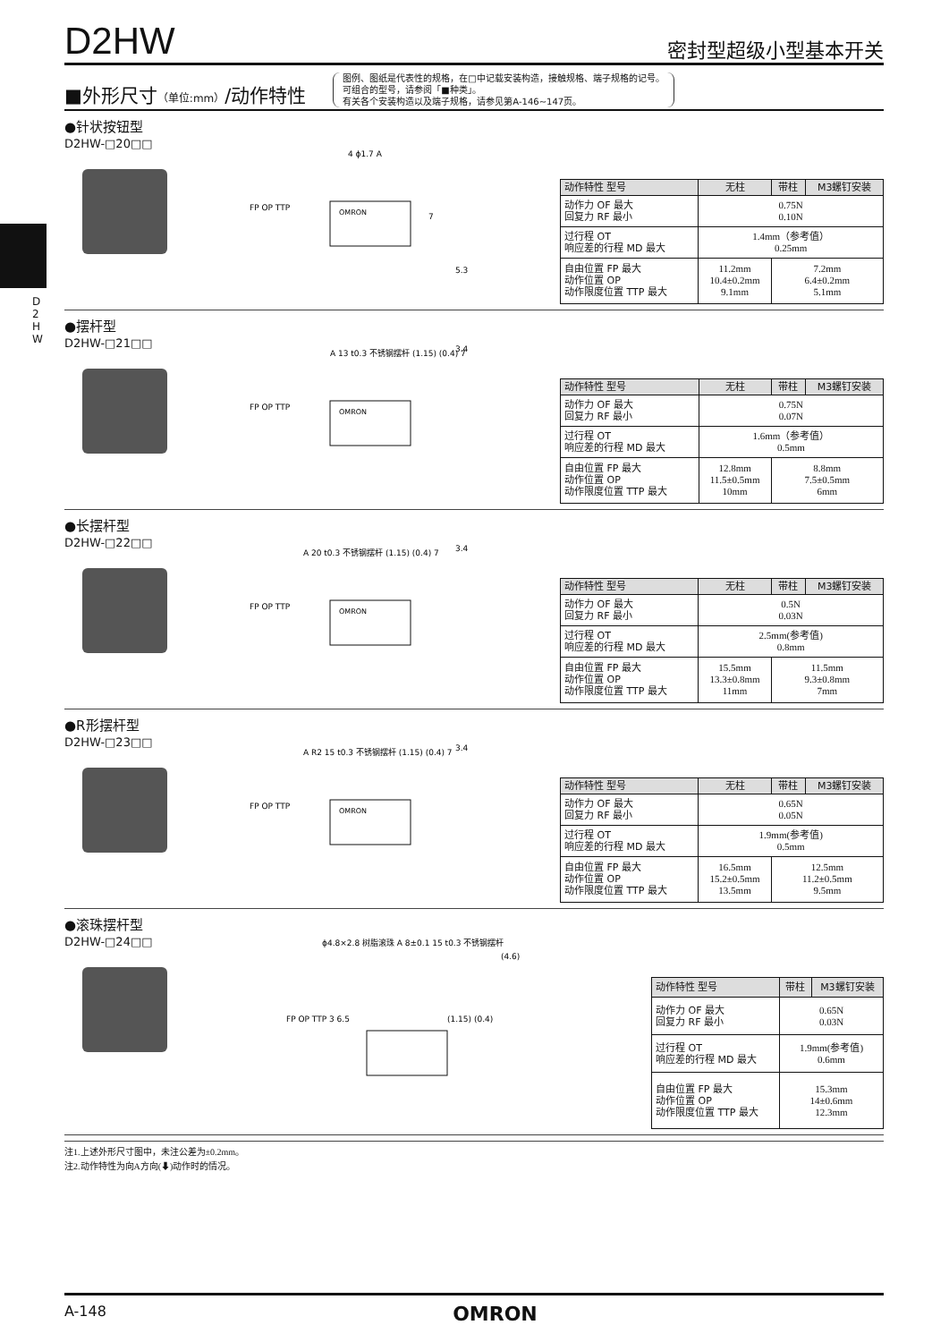D
2
H
W
D2HW
密封型超级小型基本开关
■外形尺寸（单位:mm）/动作特性
图例、图纸是代表性的规格，在□中记载安装构造，接触规格、端子规格的记号。
可组合的型号，请参阅「■种类」。
有关各个安装构造以及端子规格，请参见第A-146~147页。
●针状按钮型
D2HW-□20□□
FP OP TTP
OMRON
4 ϕ1.7 A
7
5.3
| 动作特性 型号 | 无柱 | 带柱 | M3螺钉安装 |
| --- | --- | --- | --- |
| 动作力 OF 最大 回复力 RF 最小 | 0.75N 0.10N | | |
| 过行程 OT 响应差的行程 MD 最大 | 1.4mm（参考值） 0.25mm | | |
| 自由位置 FP 最大 动作位置 OP 动作限度位置 TTP 最大 | 11.2mm 10.4±0.2mm 9.1mm | 7.2mm 6.4±0.2mm 5.1mm | |
●摆杆型
D2HW-□21□□
FP OP TTP
OMRON
A 13 t0.3 不锈钢摆杆 (1.15) (0.4) 7
3.4
| 动作特性 型号 | 无柱 | 带柱 | M3螺钉安装 |
| --- | --- | --- | --- |
| 动作力 OF 最大 回复力 RF 最小 | 0.75N 0.07N | | |
| 过行程 OT 响应差的行程 MD 最大 | 1.6mm（参考值） 0.5mm | | |
| 自由位置 FP 最大 动作位置 OP 动作限度位置 TTP 最大 | 12.8mm 11.5±0.5mm 10mm | 8.8mm 7.5±0.5mm 6mm | |
●长摆杆型
D2HW-□22□□
FP OP TTP
OMRON
A 20 t0.3 不锈钢摆杆 (1.15) (0.4) 7
3.4
| 动作特性 型号 | 无柱 | 带柱 | M3螺钉安装 |
| --- | --- | --- | --- |
| 动作力 OF 最大 回复力 RF 最小 | 0.5N 0.03N | | |
| 过行程 OT 响应差的行程 MD 最大 | 2.5mm(参考值) 0.8mm | | |
| 自由位置 FP 最大 动作位置 OP 动作限度位置 TTP 最大 | 15.5mm 13.3±0.8mm 11mm | 11.5mm 9.3±0.8mm 7mm | |
●R形摆杆型
D2HW-□23□□
FP OP TTP
OMRON
A R2 15 t0.3 不锈钢摆杆 (1.15) (0.4) 7
3.4
| 动作特性 型号 | 无柱 | 带柱 | M3螺钉安装 |
| --- | --- | --- | --- |
| 动作力 OF 最大 回复力 RF 最小 | 0.65N 0.05N | | |
| 过行程 OT 响应差的行程 MD 最大 | 1.9mm(参考值) 0.5mm | | |
| 自由位置 FP 最大 动作位置 OP 动作限度位置 TTP 最大 | 16.5mm 15.2±0.5mm 13.5mm | 12.5mm 11.2±0.5mm 9.5mm | |
●滚珠摆杆型
D2HW-□24□□
FP OP TTP 3 6.5
ϕ4.8×2.8 树脂滚珠 A 8±0.1 15 t0.3 不锈钢摆杆
(1.15) (0.4)
(4.6)
| 动作特性 型号 | 带柱 | M3螺钉安装 |
| --- | --- | --- |
| 动作力 OF 最大 回复力 RF 最小 | 0.65N 0.03N | |
| 过行程 OT 响应差的行程 MD 最大 | 1.9mm(参考值) 0.6mm | |
| 自由位置 FP 最大 动作位置 OP 动作限度位置 TTP 最大 | 15.3mm 14±0.6mm 12.3mm | |
注1.上述外形尺寸图中，未注公差为±0.2mm。
注2.动作特性为向A方向(⬇)动作时的情况。
A-148 OMRON